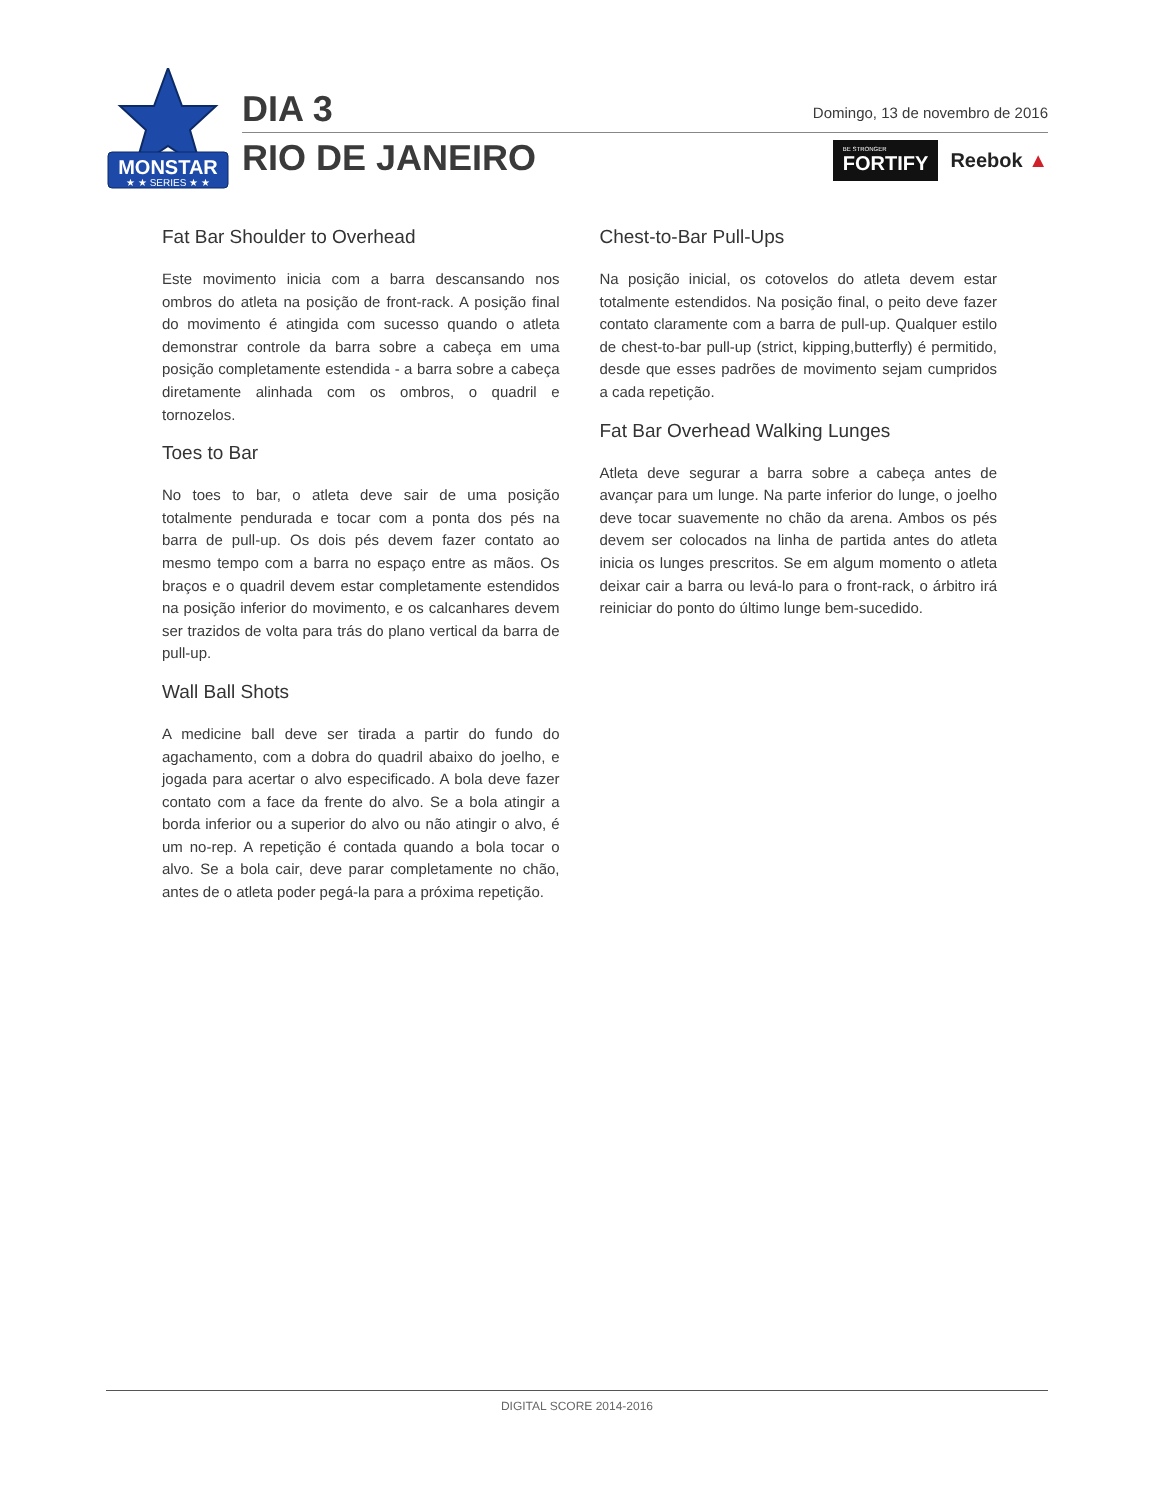MONSTAR
★ ★ SERIES ★ ★
DIA 3
RIO DE JANEIRO
Domingo, 13 de novembro de 2016
BE STRONGER
FORTIFY Reebok ▲
Fat Bar Shoulder to Overhead
Este movimento inicia com a barra descansando nos ombros do atleta na posição de front-rack. A posição final do movimento é atingida com sucesso quando o atleta demonstrar controle da barra sobre a cabeça em uma posição completamente estendida - a barra sobre a cabeça diretamente alinhada com os ombros, o quadril e tornozelos.
Toes to Bar
No toes to bar, o atleta deve sair de uma posição totalmente pendurada e tocar com a ponta dos pés na barra de pull-up. Os dois pés devem fazer contato ao mesmo tempo com a barra no espaço entre as mãos. Os braços e o quadril devem estar completamente estendidos na posição inferior do movimento, e os calcanhares devem ser trazidos de volta para trás do plano vertical da barra de pull-up.
Wall Ball Shots
A medicine ball deve ser tirada a partir do fundo do agachamento, com a dobra do quadril abaixo do joelho, e jogada para acertar o alvo especificado. A bola deve fazer contato com a face da frente do alvo. Se a bola atingir a borda inferior ou a superior do alvo ou não atingir o alvo, é um no-rep. A repetição é contada quando a bola tocar o alvo. Se a bola cair, deve parar completamente no chão, antes de o atleta poder pegá-la para a próxima repetição.
Chest-to-Bar Pull-Ups
Na posição inicial, os cotovelos do atleta devem estar totalmente estendidos. Na posição final, o peito deve fazer contato claramente com a barra de pull-up. Qualquer estilo de chest-to-bar pull-up (strict, kipping,butterfly) é permitido, desde que esses padrões de movimento sejam cumpridos a cada repetição.
Fat Bar Overhead Walking Lunges
Atleta deve segurar a barra sobre a cabeça antes de avançar para um lunge. Na parte inferior do lunge, o joelho deve tocar suavemente no chão da arena. Ambos os pés devem ser colocados na linha de partida antes do atleta inicia os lunges prescritos. Se em algum momento o atleta deixar cair a barra ou levá-lo para o front-rack, o árbitro irá reiniciar do ponto do último lunge bem-sucedido.
DIGITAL SCORE 2014-2016